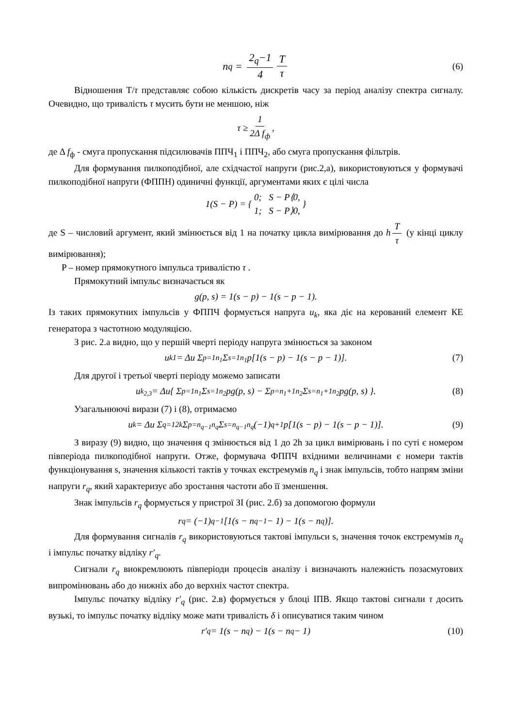n<sub>q</sub> = 2<sub>q</sub>−1 4 T τ (6)
Відношення T/τ представляє собою кількість дискретів часу за період аналізу спектра сигналу. Очевидно, що тривалість τ мусить бути не меншою, ніж
τ ≥ 1 2Δ f<sub>ф</sub>,
де Δ f<sub>ф</sub> - смуга пропускання підсилювачів ППЧ<sub>1</sub> і ППЧ<sub>2</sub>, або смуга пропускання фільтрів.
Для формування пилкоподібної, але східчастої напруги (рис.2,а), використовуються у формувачі пилкоподібної напруги (ФППН) одиничні функції, аргументами яких є цілі числа
1(S − P) = { 0; S − P⟨0,
1; S − P⟩0, }
де S – числовий аргумент, який змінюється від 1 на початку цикла вимірювання до h T τ (у кінці циклу вимірювання);
P – номер прямокутного імпульса тривалістю τ .
Прямокутний імпульс визначається як
g(p, s) = 1(s − p) − 1(s − p − 1).
Із таких прямокутних імпульсів у ФППЧ формується напруга u<sub>k</sub>, яка діє на керований елемент КЕ генератора з частотною модуляцією.
З рис. 2.а видно, що у першій чверті періоду напруга змінюється за законом
u<sub>k1</sub> = Δu Σ<sub>p=1</sub><sup>n<sub>1</sub></sup> Σ<sub>s=1</sub><sup>n<sub>1</sub></sup> p[1(s − p) − 1(s − p − 1)]. (7)
Для другої і третьої чверті періоду можемо записати
u<sub>k<sub>2,3</sub></sub> = Δu{ Σ<sub>p=1</sub><sup>n<sub>1</sub></sup> Σ<sub>s=1</sub><sup>n<sub>2</sub></sup> pg(p, s) − Σ<sub>p=n<sub>1</sub>+1</sub><sup>n<sub>2</sub></sup> Σ<sub>s=n<sub>1</sub>+1</sub><sup>n<sub>2</sub></sup> pg(p, s) }. (8)
Узагальнюючі вирази (7) і (8), отримаємо
u<sub>k</sub> = Δu Σ<sub>q=1</sub><sup>2k</sup> Σ<sub>p=n<sub>q−1</sub></sub><sup>n<sub>q</sub></sup> Σ<sub>s=n<sub>q−1</sub></sub><sup>n<sub>q</sub></sup> (−1)<sup>q+1</sup> p[1(s − p) − 1(s − p − 1)]. (9)
З виразу (9) видно, що значення q змінюється від 1 до 2h за цикл вимірювань і по суті є номером півперіода пилкоподібної напруги. Отже, формувача ФППЧ вхідними величинами є номери тактів функціонування s, значення кількості тактів у точках екстремумів n<sub>q</sub> і знак імпульсів, тобто напрям зміни напруги r<sub>q</sub>, який характеризує або зростання частоти або її зменшення.
Знак імпульсів r<sub>q</sub> формується у пристрої ЗІ (рис. 2.б) за допомогою формули
r<sub>q</sub> = (−1)<sup>q−1</sup>[1(s − n<sub>q−1</sub> − 1) − 1(s − n<sub>q</sub>)].
Для формування сигналів r<sub>q</sub> використовуються тактові імпульси s, значення точок екстремумів n<sub>q</sub> і імпульс початку відліку r′<sub>q</sub>.
Сигнали r<sub>q</sub> виокремлюють півперіоди процесів аналізу і визначають належність позасмугових випромінювань або до нижніх або до верхніх частот спектра.
Імпульс початку відліку r′<sub>q</sub> (рис. 2.в) формується у блоці ІПВ. Якщо тактові сигнали τ досить вузькі, то імпульс початку відліку може мати тривалість δ і описуватися таким чином
r′<sub>q</sub> = 1(s − n<sub>q</sub>) − 1(s − n<sub>q</sub> − 1) (10)